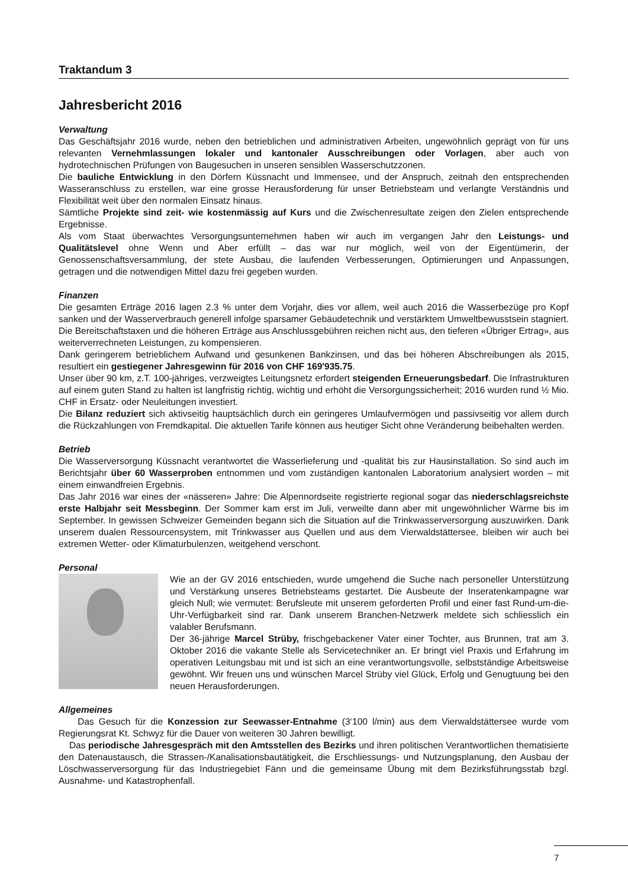Traktandum 3
Jahresbericht 2016
Verwaltung
Das Geschäftsjahr 2016 wurde, neben den betrieblichen und administrativen Arbeiten, ungewöhnlich geprägt von für uns relevanten Vernehmlassungen lokaler und kantonaler Ausschreibungen oder Vorlagen, aber auch von hydrotechnischen Prüfungen von Baugesuchen in unseren sensiblen Wasserschutzzonen.
Die bauliche Entwicklung in den Dörfern Küssnacht und Immensee, und der Anspruch, zeitnah den entsprechenden Wasseranschluss zu erstellen, war eine grosse Herausforderung für unser Betriebsteam und verlangte Verständnis und Flexibilität weit über den normalen Einsatz hinaus.
Sämtliche Projekte sind zeit- wie kostenmässig auf Kurs und die Zwischenresultate zeigen den Zielen entsprechende Ergebnisse.
Als vom Staat überwachtes Versorgungsunternehmen haben wir auch im vergangen Jahr den Leistungs- und Qualitätslevel ohne Wenn und Aber erfüllt – das war nur möglich, weil von der Eigentümerin, der Genossenschaftsversammlung, der stete Ausbau, die laufenden Verbesserungen, Optimierungen und Anpassungen, getragen und die notwendigen Mittel dazu frei gegeben wurden.
Finanzen
Die gesamten Erträge 2016 lagen 2.3 % unter dem Vorjahr, dies vor allem, weil auch 2016 die Wasserbezüge pro Kopf sanken und der Wasserverbrauch generell infolge sparsamer Gebäudetechnik und verstärktem Umweltbewusstsein stagniert. Die Bereitschaftstaxen und die höheren Erträge aus Anschlussgebühren reichen nicht aus, den tieferen «Übriger Ertrag», aus weiterverrechneten Leistungen, zu kompensieren.
Dank geringerem betrieblichem Aufwand und gesunkenen Bankzinsen, und das bei höheren Abschreibungen als 2015, resultiert ein gestiegener Jahresgewinn für 2016 von CHF 169'935.75.
Unser über 90 km, z.T. 100-jähriges, verzweigtes Leitungsnetz erfordert steigenden Erneuerungsbedarf. Die Infrastrukturen auf einem guten Stand zu halten ist langfristig richtig, wichtig und erhöht die Versorgungssicherheit; 2016 wurden rund ½ Mio. CHF in Ersatz- oder Neuleitungen investiert.
Die Bilanz reduziert sich aktivseitig hauptsächlich durch ein geringeres Umlaufvermögen und passivseitig vor allem durch die Rückzahlungen von Fremdkapital. Die aktuellen Tarife können aus heutiger Sicht ohne Veränderung beibehalten werden.
Betrieb
Die Wasserversorgung Küssnacht verantwortet die Wasserlieferung und -qualität bis zur Hausinstallation. So sind auch im Berichtsjahr über 60 Wasserproben entnommen und vom zuständigen kantonalen Laboratorium analysiert worden – mit einem einwandfreien Ergebnis.
Das Jahr 2016 war eines der «nässeren» Jahre: Die Alpennordseite registrierte regional sogar das niederschlagsreichste erste Halbjahr seit Messbeginn. Der Sommer kam erst im Juli, verweilte dann aber mit ungewöhnlicher Wärme bis im September. In gewissen Schweizer Gemeinden begann sich die Situation auf die Trinkwasserversorgung auszuwirken. Dank unserem dualen Ressourcensystem, mit Trinkwasser aus Quellen und aus dem Vierwaldstättersee, bleiben wir auch bei extremen Wetter- oder Klimaturbulenzen, weitgehend verschont.
Personal
Wie an der GV 2016 entschieden, wurde umgehend die Suche nach personeller Unterstützung und Verstärkung unseres Betriebsteams gestartet. Die Ausbeute der Inseratenkampagne war gleich Null; wie vermutet: Berufsleute mit unserem geforderten Profil und einer fast Rund-um-die-Uhr-Verfügbarkeit sind rar. Dank unserem Branchen-Netzwerk meldete sich schliesslich ein valabler Berufsmann.
Der 36-jährige Marcel Strüby, frischgebackener Vater einer Tochter, aus Brunnen, trat am 3. Oktober 2016 die vakante Stelle als Servicetechniker an. Er bringt viel Praxis und Erfahrung im operativen Leitungsbau mit und ist sich an eine verantwortungsvolle, selbstständige Arbeitsweise gewöhnt. Wir freuen uns und wünschen Marcel Strüby viel Glück, Erfolg und Genugtuung bei den neuen Herausforderungen.
Allgemeines
Das Gesuch für die Konzession zur Seewasser-Entnahme (3‘100 l/min) aus dem Vierwaldstättersee wurde vom Regierungsrat Kt. Schwyz für die Dauer von weiteren 30 Jahren bewilligt.
Das periodische Jahresgespräch mit den Amtsstellen des Bezirks und ihren politischen Verantwortlichen thematisierte den Datenaustausch, die Strassen-/Kanalisationsbautätigkeit, die Erschliessungs- und Nutzungsplanung, den Ausbau der Löschwasserversorgung für das Industriegebiet Fänn und die gemeinsame Übung mit dem Bezirksführungsstab bzgl. Ausnahme- und Katastrophenfall.
7